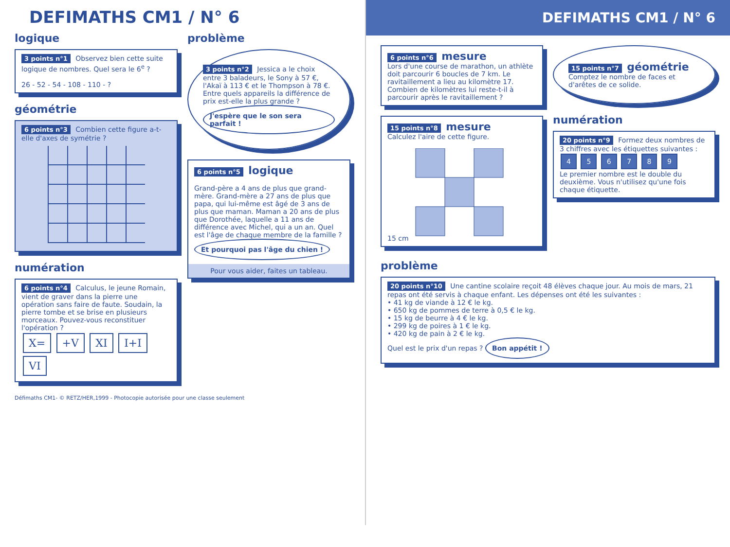DEFIMATHS CM1 / N° 6
logique
3 points n°1 Observez bien cette suite logique de nombres. Quel sera le 6<sup>e</sup> ?
26 - 52 - 54 - 108 - 110 - ?
géométrie
6 points n°3 Combien cette figure a-t-elle d'axes de symétrie ?
numération
6 points n°4 Calculus, le jeune Romain, vient de graver dans la pierre une opération sans faire de faute. Soudain, la pierre tombe et se brise en plusieurs morceaux. Pouvez-vous reconstituer l'opération ?
X= +V XI I+I VI
problème
3 points n°2 Jessica a le choix entre 3 baladeurs, le Sony à 57 €, l'Akaï à 113 € et le Thompson à 78 €. Entre quels appareils la différence de prix est-elle la plus grande ?
J'espère que le son sera parfait !
6 points n°5 logique
Grand-père a 4 ans de plus que grand-mère. Grand-mère a 27 ans de plus que papa, qui lui-même est âgé de 3 ans de plus que maman. Maman a 20 ans de plus que Dorothée, laquelle a 11 ans de différence avec Michel, qui a un an. Quel est l'âge de chaque membre de la famille ?
Et pourquoi pas l'âge du chien !
Pour vous aider, faites un tableau.
Défimaths CM1- © RETZ/HER,1999 - Photocopie autorisée pour une classe seulement
DEFIMATHS CM1 / N° 6
6 points n°6 mesure
Lors d'une course de marathon, un athlète doit parcourir 6 boucles de 7 km. Le ravitaillement a lieu au kilomètre 17. Combien de kilomètres lui reste-t-il à parcourir après le ravitaillement ?
15 points n°8 mesure
Calculez l'aire de cette figure.
15 cm
15 points n°7 géométrie
Comptez le nombre de faces et d'arêtes de ce solide.
numération
20 points n°9 Formez deux nombres de 3 chiffres avec les étiquettes suivantes :
4 5 6 7 8 9
Le premier nombre est le double du deuxième. Vous n'utilisez qu'une fois chaque étiquette.
problème
20 points n°10 Une cantine scolaire reçoit 48 élèves chaque jour. Au mois de mars, 21 repas ont été servis à chaque enfant. Les dépenses ont été les suivantes :
• 41 kg de viande à 12 € le kg.
• 650 kg de pommes de terre à 0,5 € le kg.
• 15 kg de beurre à 4 € le kg.
• 299 kg de poires à 1 € le kg.
• 420 kg de pain à 2 € le kg.
Quel est le prix d'un repas ? Bon appétit !